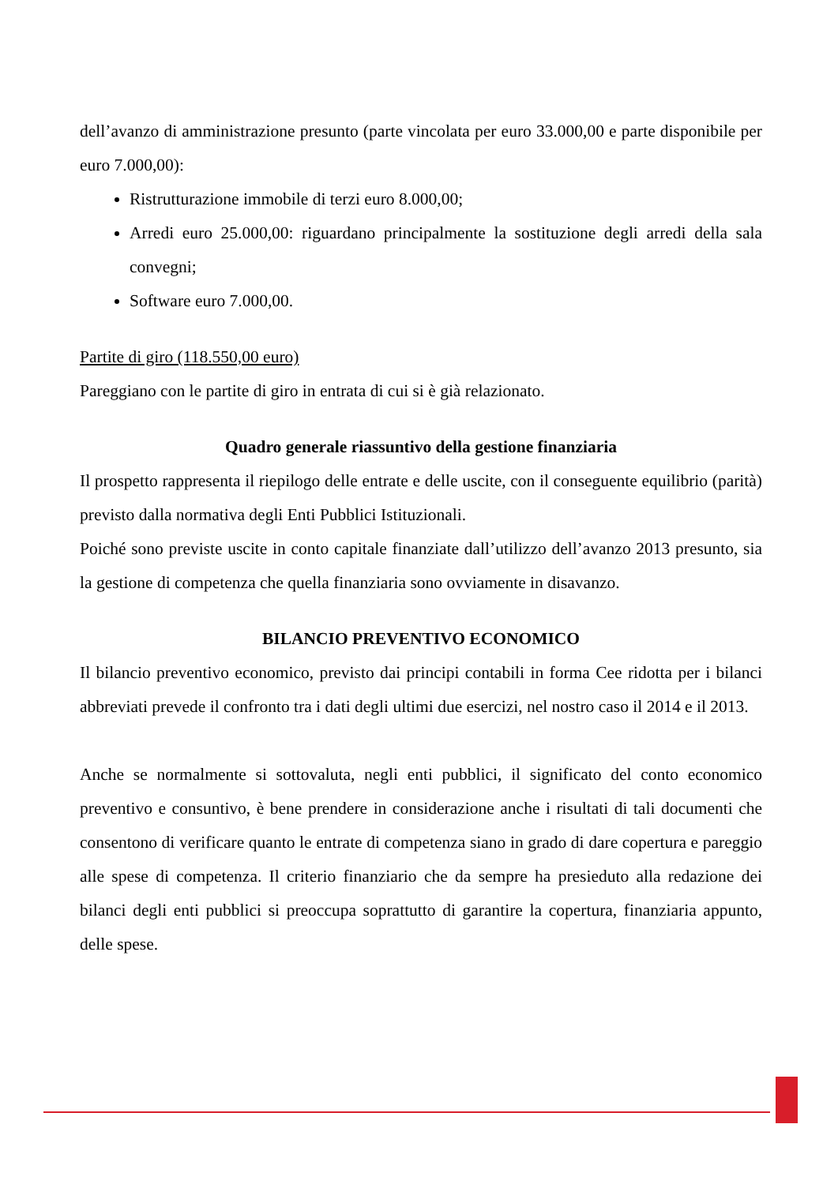dell’avanzo di amministrazione presunto (parte vincolata per euro 33.000,00 e parte disponibile per euro 7.000,00):
Ristrutturazione immobile di terzi euro 8.000,00;
Arredi euro 25.000,00: riguardano principalmente la sostituzione degli arredi della sala convegni;
Software euro 7.000,00.
Partite di giro (118.550,00 euro)
Pareggiano con le partite di giro in entrata di cui si è già relazionato.
Quadro generale riassuntivo della gestione finanziaria
Il prospetto rappresenta il riepilogo delle entrate e delle uscite, con il conseguente equilibrio (parità) previsto dalla normativa degli Enti Pubblici Istituzionali.
Poiché sono previste uscite in conto capitale finanziate dall’utilizzo dell’avanzo 2013 presunto, sia la gestione di competenza che quella finanziaria sono ovviamente in disavanzo.
BILANCIO PREVENTIVO ECONOMICO
Il bilancio preventivo economico, previsto dai principi contabili in forma Cee ridotta per i bilanci abbreviati prevede il confronto tra i dati degli ultimi due esercizi, nel nostro caso il 2014 e il 2013.
Anche se normalmente si sottovaluta, negli enti pubblici, il significato del conto economico preventivo e consuntivo, è bene prendere in considerazione anche i risultati di tali documenti che consentono di verificare quanto le entrate di competenza siano in grado di dare copertura e pareggio alle spese di competenza. Il criterio finanziario che da sempre ha presieduto alla redazione dei bilanci degli enti pubblici si preoccupa soprattutto di garantire la copertura, finanziaria appunto, delle spese.